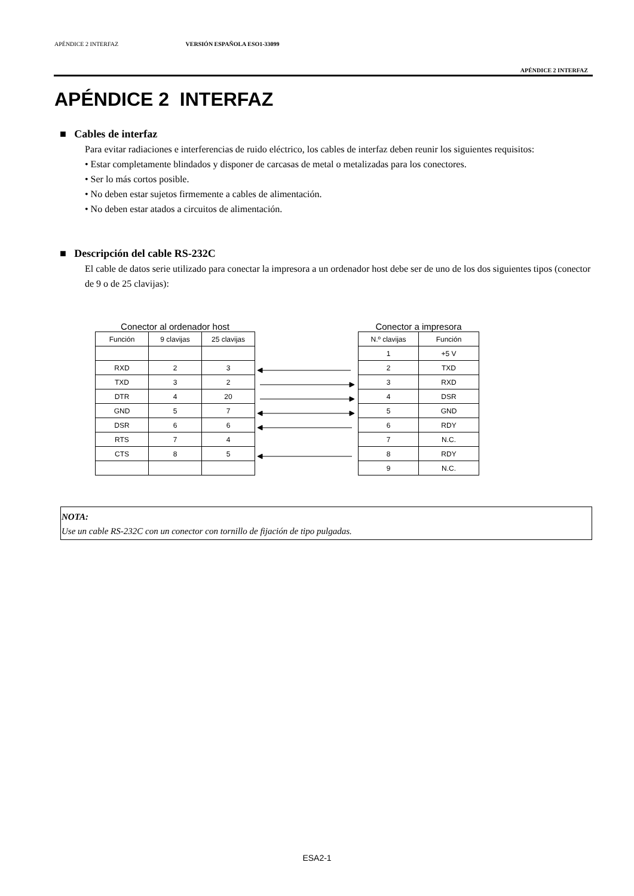APÉNDICE 2 INTERFAZ VERSIÓN ESPAÑOLA ESO1-33099
APÉNDICE 2 INTERFAZ
APÉNDICE 2 INTERFAZ
■ Cables de interfaz
Para evitar radiaciones e interferencias de ruido eléctrico, los cables de interfaz deben reunir los siguientes requisitos:
• Estar completamente blindados y disponer de carcasas de metal o metalizadas para los conectores.
• Ser lo más cortos posible.
• No deben estar sujetos firmemente a cables de alimentación.
• No deben estar atados a circuitos de alimentación.
■ Descripción del cable RS-232C
El cable de datos serie utilizado para conectar la impresora a un ordenador host debe ser de uno de los dos siguientes tipos (conector de 9 o de 25 clavijas):
Conector al ordenador host
| Función | 9 clavijas | 25 clavijas |
| RXD | 2 | 3 |
| TXD | 3 | 2 |
| DTR | 4 | 20 |
| GND | 5 | 7 |
| DSR | 6 | 6 |
| RTS | 7 | 4 |
| CTS | 8 | 5 |
Conector a impresora
| N.º clavijas | Función |
| 1 | +5 V |
| 2 | TXD |
| 3 | RXD |
| 4 | DSR |
| 5 | GND |
| 6 | RDY |
| 7 | N.C. |
| 8 | RDY |
| 9 | N.C. |
NOTA:
Use un cable RS-232C con un conector con tornillo de fijación de tipo pulgadas.
ESA2-1